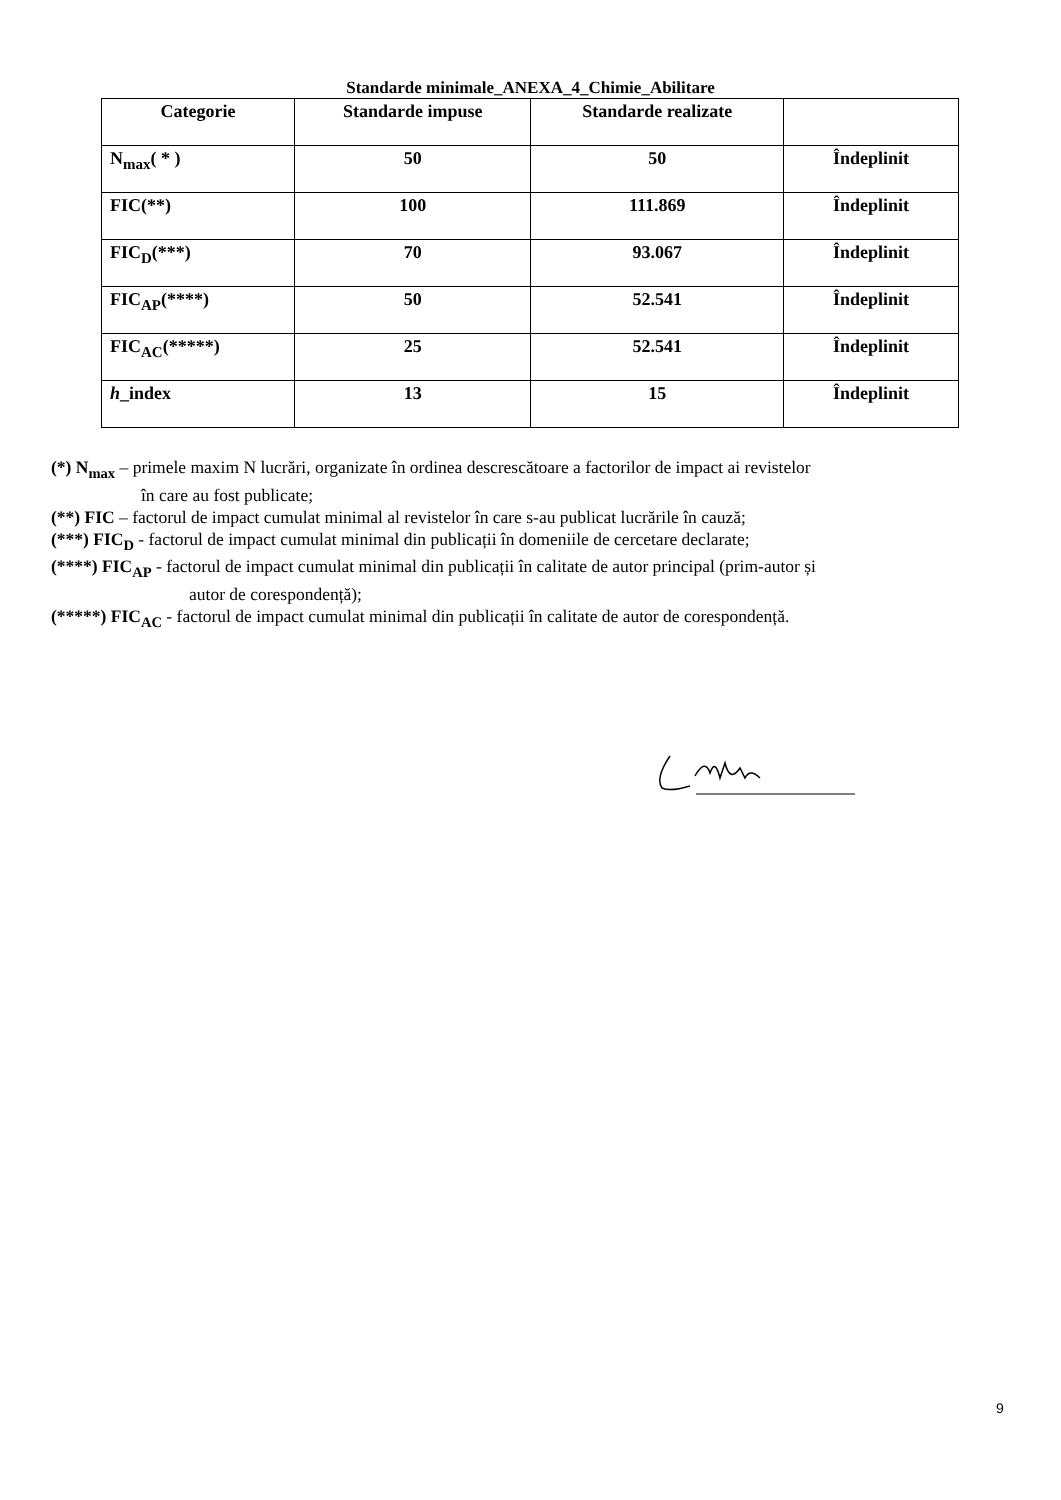Standarde minimale_ANEXA_4_Chimie_Abilitare
| Categorie | Standarde impuse | Standarde realizate | |
| --- | --- | --- | --- |
| N<sub>max</sub>( * ) | 50 | 50 | Îndeplinit |
| FIC(**) | 100 | 111.869 | Îndeplinit |
| FIC<sub>D</sub>(***) | 70 | 93.067 | Îndeplinit |
| FIC<sub>AP</sub>(****) | 50 | 52.541 | Îndeplinit |
| FIC<sub>AC</sub>(*****) | 25 | 52.541 | Îndeplinit |
| h _index | 13 | 15 | Îndeplinit |
(*) N<sub>max</sub> – primele maxim N lucrări, organizate în ordinea descrescătoare a factorilor de impact ai revistelor
în care au fost publicate;
(**) FIC – factorul de impact cumulat minimal al revistelor în care s-au publicat lucrările în cauză;
(***) FIC<sub>D</sub> - factorul de impact cumulat minimal din publicații în domeniile de cercetare declarate;
(****) FIC<sub>AP</sub> - factorul de impact cumulat minimal din publicații în calitate de autor principal (prim-autor și
autor de corespondență);
(*****) FIC<sub>AC</sub> - factorul de impact cumulat minimal din publicații în calitate de autor de corespondență.
9